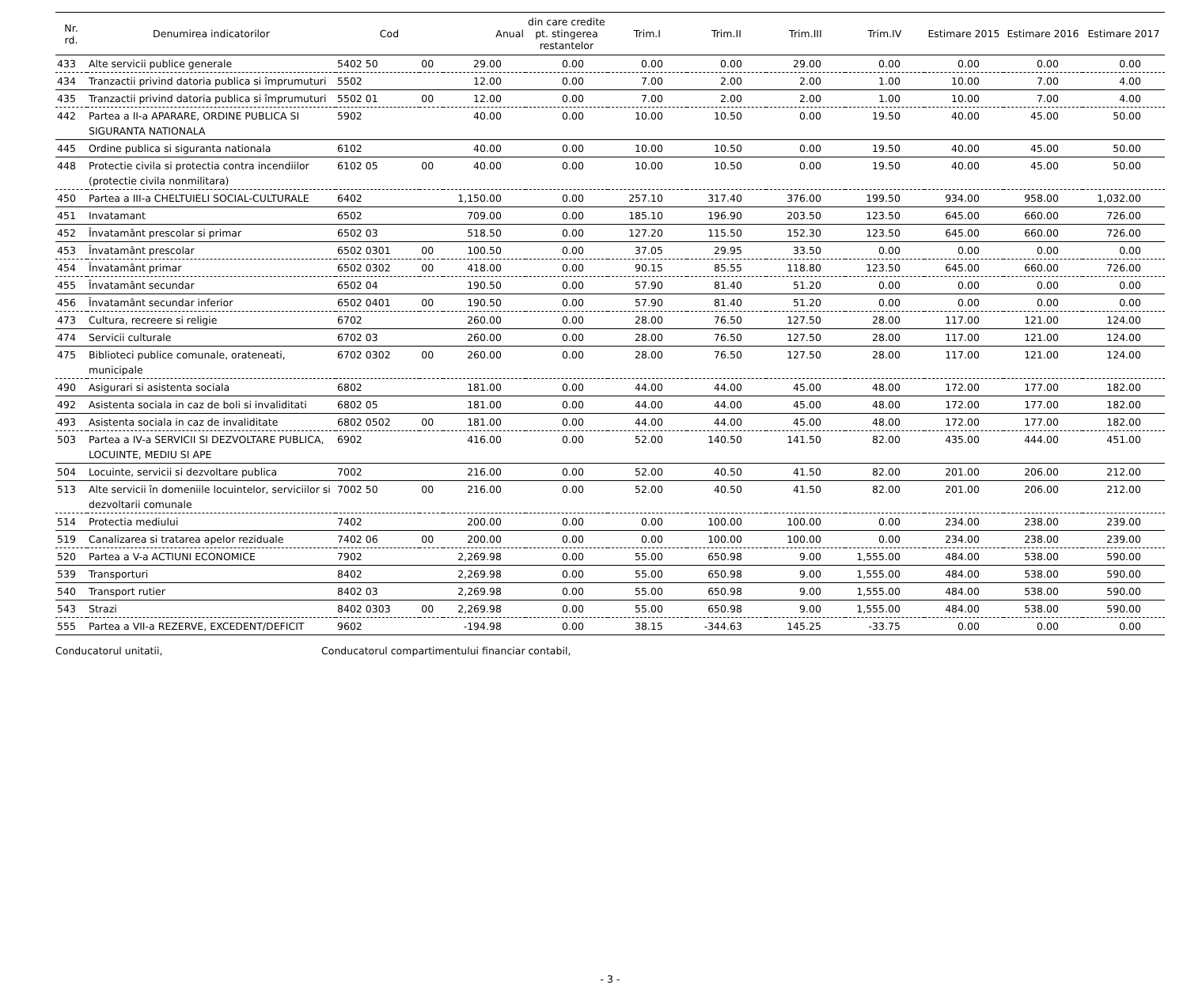| Nr. rd. | Denumirea indicatorilor | Cod | | Anual | din care credite pt. stingerea restantelor | Trim.I | Trim.II | Trim.III | Trim.IV | Estimare 2015 | Estimare 2016 | Estimare 2017 |
| --- | --- | --- | --- | --- | --- | --- | --- | --- | --- | --- | --- | --- |
| 433 | Alte servicii publice generale | 5402 50 | 00 | 29.00 | 0.00 | 0.00 | 0.00 | 29.00 | 0.00 | 0.00 | 0.00 | 0.00 |
| 434 | Tranzactii privind datoria publica si împrumuturi | 5502 | | 12.00 | 0.00 | 7.00 | 2.00 | 2.00 | 1.00 | 10.00 | 7.00 | 4.00 |
| 435 | Tranzactii privind datoria publica si împrumuturi | 5502 01 | 00 | 12.00 | 0.00 | 7.00 | 2.00 | 2.00 | 1.00 | 10.00 | 7.00 | 4.00 |
| 442 | Partea a II-a APARARE, ORDINE PUBLICA SI SIGURANTA NATIONALA | 5902 | | 40.00 | 0.00 | 10.00 | 10.50 | 0.00 | 19.50 | 40.00 | 45.00 | 50.00 |
| 445 | Ordine publica si siguranta nationala | 6102 | | 40.00 | 0.00 | 10.00 | 10.50 | 0.00 | 19.50 | 40.00 | 45.00 | 50.00 |
| 448 | Protectie civila si protectia contra incendiilor (protectie civila nonmilitara) | 6102 05 | 00 | 40.00 | 0.00 | 10.00 | 10.50 | 0.00 | 19.50 | 40.00 | 45.00 | 50.00 |
| 450 | Partea a III-a CHELTUIELI SOCIAL-CULTURALE | 6402 | | 1,150.00 | 0.00 | 257.10 | 317.40 | 376.00 | 199.50 | 934.00 | 958.00 | 1,032.00 |
| 451 | Invatamant | 6502 | | 709.00 | 0.00 | 185.10 | 196.90 | 203.50 | 123.50 | 645.00 | 660.00 | 726.00 |
| 452 | Învatamânt prescolar si primar | 6502 03 | | 518.50 | 0.00 | 127.20 | 115.50 | 152.30 | 123.50 | 645.00 | 660.00 | 726.00 |
| 453 | Învatamânt prescolar | 6502 0301 | 00 | 100.50 | 0.00 | 37.05 | 29.95 | 33.50 | 0.00 | 0.00 | 0.00 | 0.00 |
| 454 | Învatamânt primar | 6502 0302 | 00 | 418.00 | 0.00 | 90.15 | 85.55 | 118.80 | 123.50 | 645.00 | 660.00 | 726.00 |
| 455 | Învatamânt secundar | 6502 04 | | 190.50 | 0.00 | 57.90 | 81.40 | 51.20 | 0.00 | 0.00 | 0.00 | 0.00 |
| 456 | Învatamânt secundar inferior | 6502 0401 | 00 | 190.50 | 0.00 | 57.90 | 81.40 | 51.20 | 0.00 | 0.00 | 0.00 | 0.00 |
| 473 | Cultura, recreere si religie | 6702 | | 260.00 | 0.00 | 28.00 | 76.50 | 127.50 | 28.00 | 117.00 | 121.00 | 124.00 |
| 474 | Servicii culturale | 6702 03 | | 260.00 | 0.00 | 28.00 | 76.50 | 127.50 | 28.00 | 117.00 | 121.00 | 124.00 |
| 475 | Biblioteci publice comunale, orateneati, municipale | 6702 0302 | 00 | 260.00 | 0.00 | 28.00 | 76.50 | 127.50 | 28.00 | 117.00 | 121.00 | 124.00 |
| 490 | Asigurari si asistenta sociala | 6802 | | 181.00 | 0.00 | 44.00 | 44.00 | 45.00 | 48.00 | 172.00 | 177.00 | 182.00 |
| 492 | Asistenta sociala in caz de boli si invaliditati | 6802 05 | | 181.00 | 0.00 | 44.00 | 44.00 | 45.00 | 48.00 | 172.00 | 177.00 | 182.00 |
| 493 | Asistenta sociala in caz de invaliditate | 6802 0502 | 00 | 181.00 | 0.00 | 44.00 | 44.00 | 45.00 | 48.00 | 172.00 | 177.00 | 182.00 |
| 503 | Partea a IV-a SERVICII SI DEZVOLTARE PUBLICA, LOCUINTE, MEDIU SI APE | 6902 | | 416.00 | 0.00 | 52.00 | 140.50 | 141.50 | 82.00 | 435.00 | 444.00 | 451.00 |
| 504 | Locuinte, servicii si dezvoltare publica | 7002 | | 216.00 | 0.00 | 52.00 | 40.50 | 41.50 | 82.00 | 201.00 | 206.00 | 212.00 |
| 513 | Alte servicii în domeniile locuintelor, serviciilor si dezvoltarii comunale | 7002 50 | 00 | 216.00 | 0.00 | 52.00 | 40.50 | 41.50 | 82.00 | 201.00 | 206.00 | 212.00 |
| 514 | Protectia mediului | 7402 | | 200.00 | 0.00 | 0.00 | 100.00 | 100.00 | 0.00 | 234.00 | 238.00 | 239.00 |
| 519 | Canalizarea si tratarea apelor reziduale | 7402 06 | 00 | 200.00 | 0.00 | 0.00 | 100.00 | 100.00 | 0.00 | 234.00 | 238.00 | 239.00 |
| 520 | Partea a V-a ACTIUNI ECONOMICE | 7902 | | 2,269.98 | 0.00 | 55.00 | 650.98 | 9.00 | 1,555.00 | 484.00 | 538.00 | 590.00 |
| 539 | Transporturi | 8402 | | 2,269.98 | 0.00 | 55.00 | 650.98 | 9.00 | 1,555.00 | 484.00 | 538.00 | 590.00 |
| 540 | Transport rutier | 8402 03 | | 2,269.98 | 0.00 | 55.00 | 650.98 | 9.00 | 1,555.00 | 484.00 | 538.00 | 590.00 |
| 543 | Strazi | 8402 0303 | 00 | 2,269.98 | 0.00 | 55.00 | 650.98 | 9.00 | 1,555.00 | 484.00 | 538.00 | 590.00 |
| 555 | Partea a VII-a REZERVE, EXCEDENT/DEFICIT | 9602 | | -194.98 | 0.00 | 38.15 | -344.63 | 145.25 | -33.75 | 0.00 | 0.00 | 0.00 |
Conducatorul unitatii, Conducatorul compartimentului financiar contabil,
- 3 -